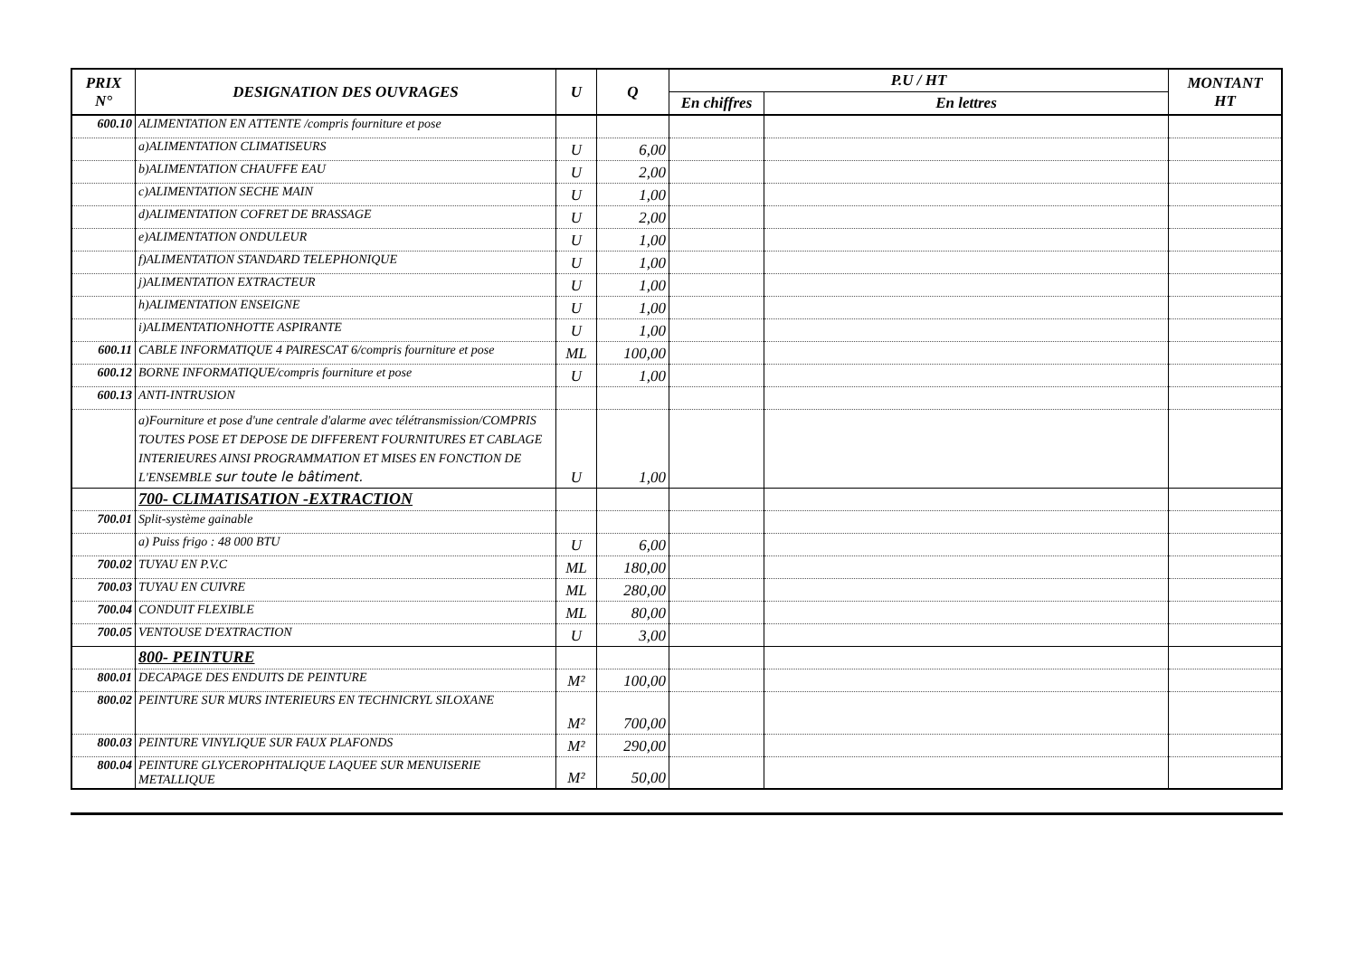| PRIX N° | DESIGNATION DES OUVRAGES | U | Q | P.U / HT | | MONTANT HT |
| --- | --- | --- | --- | --- | --- | --- |
| | | | | En chiffres | En lettres | |
| 600.10 | ALIMENTATION EN ATTENTE /compris fourniture et pose | | | | | |
| | a)ALIMENTATION CLIMATISEURS | U | 6,00 | | | |
| | b)ALIMENTATION CHAUFFE EAU | U | 2,00 | | | |
| | c)ALIMENTATION SECHE MAIN | U | 1,00 | | | |
| | d)ALIMENTATION COFRET DE BRASSAGE | U | 2,00 | | | |
| | e)ALIMENTATION ONDULEUR | U | 1,00 | | | |
| | f)ALIMENTATION STANDARD TELEPHONIQUE | U | 1,00 | | | |
| | j)ALIMENTATION EXTRACTEUR | U | 1,00 | | | |
| | h)ALIMENTATION ENSEIGNE | U | 1,00 | | | |
| | i)ALIMENTATIONHOTTE ASPIRANTE | U | 1,00 | | | |
| 600.11 | CABLE INFORMATIQUE 4 PAIRESCAT 6/compris fourniture et pose | ML | 100,00 | | | |
| 600.12 | BORNE INFORMATIQUE/compris fourniture et pose | U | 1,00 | | | |
| 600.13 | ANTI-INTRUSION | | | | | |
| | a)Fourniture et pose d'une centrale d'alarme avec télétransmission/COMPRIS TOUTES POSE ET DEPOSE DE DIFFERENT FOURNITURES ET CABLAGE INTERIEURES AINSI PROGRAMMATION ET MISES EN FONCTION DE L'ENSEMBLE sur toute le bâtiment. | U | 1,00 | | | |
| | 700- CLIMATISATION -EXTRACTION | | | | | |
| 700.01 | Split-système gainable | | | | | |
| | a) Puiss frigo : 48 000 BTU | U | 6,00 | | | |
| 700.02 | TUYAU EN P.V.C | ML | 180,00 | | | |
| 700.03 | TUYAU EN CUIVRE | ML | 280,00 | | | |
| 700.04 | CONDUIT FLEXIBLE | ML | 80,00 | | | |
| 700.05 | VENTOUSE D'EXTRACTION | U | 3,00 | | | |
| | 800- PEINTURE | | | | | |
| 800.01 | DECAPAGE DES ENDUITS DE PEINTURE | M² | 100,00 | | | |
| 800.02 | PEINTURE SUR MURS INTERIEURS EN TECHNICRYL SILOXANE | M² | 700,00 | | | |
| 800.03 | PEINTURE VINYLIQUE SUR FAUX PLAFONDS | M² | 290,00 | | | |
| 800.04 | PEINTURE GLYCEROPHTALIQUE LAQUEE SUR MENUISERIE METALLIQUE | M² | 50,00 | | | |